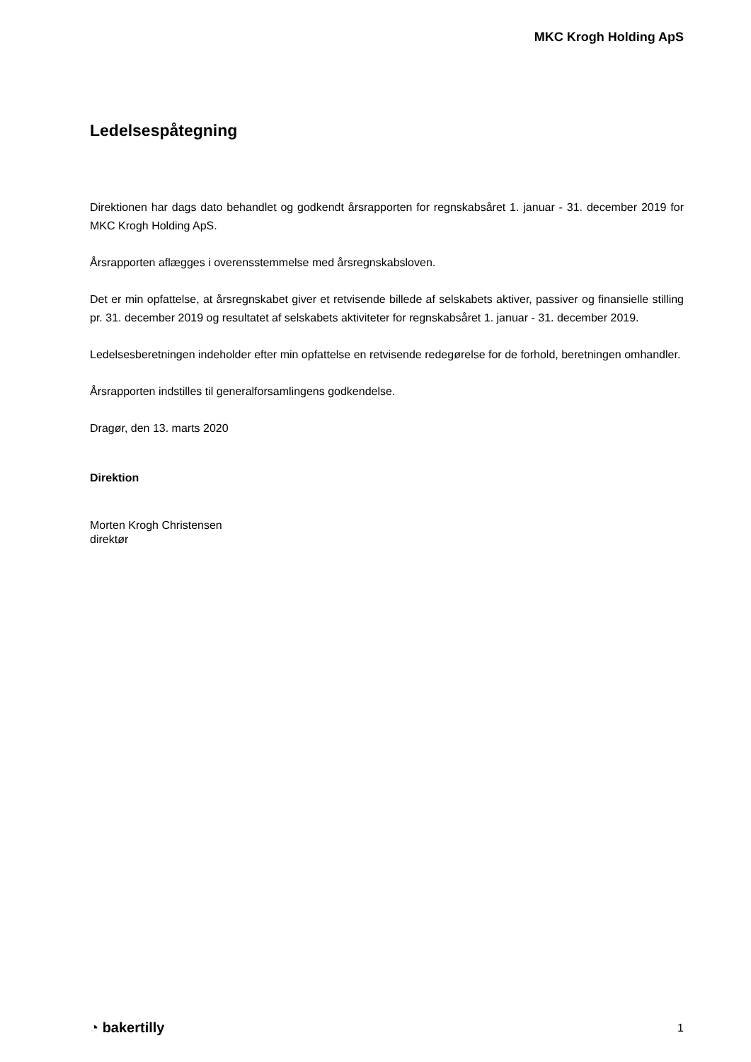MKC Krogh Holding ApS
Ledelsespåtegning
Direktionen har dags dato behandlet og godkendt årsrapporten for regnskabsåret 1. januar - 31. december 2019 for MKC Krogh Holding ApS.
Årsrapporten aflægges i overensstemmelse med årsregnskabsloven.
Det er min opfattelse, at årsregnskabet giver et retvisende billede af selskabets aktiver, passiver og finansielle stilling pr. 31. december 2019 og resultatet af selskabets aktiviteter for regnskabsåret 1. januar - 31. december 2019.
Ledelsesberetningen indeholder efter min opfattelse en retvisende redegørelse for de forhold, beretningen omhandler.
Årsrapporten indstilles til generalforsamlingens godkendelse.
Dragør, den 13. marts 2020
Direktion
Morten Krogh Christensen
direktør
◔ bakertilly 1